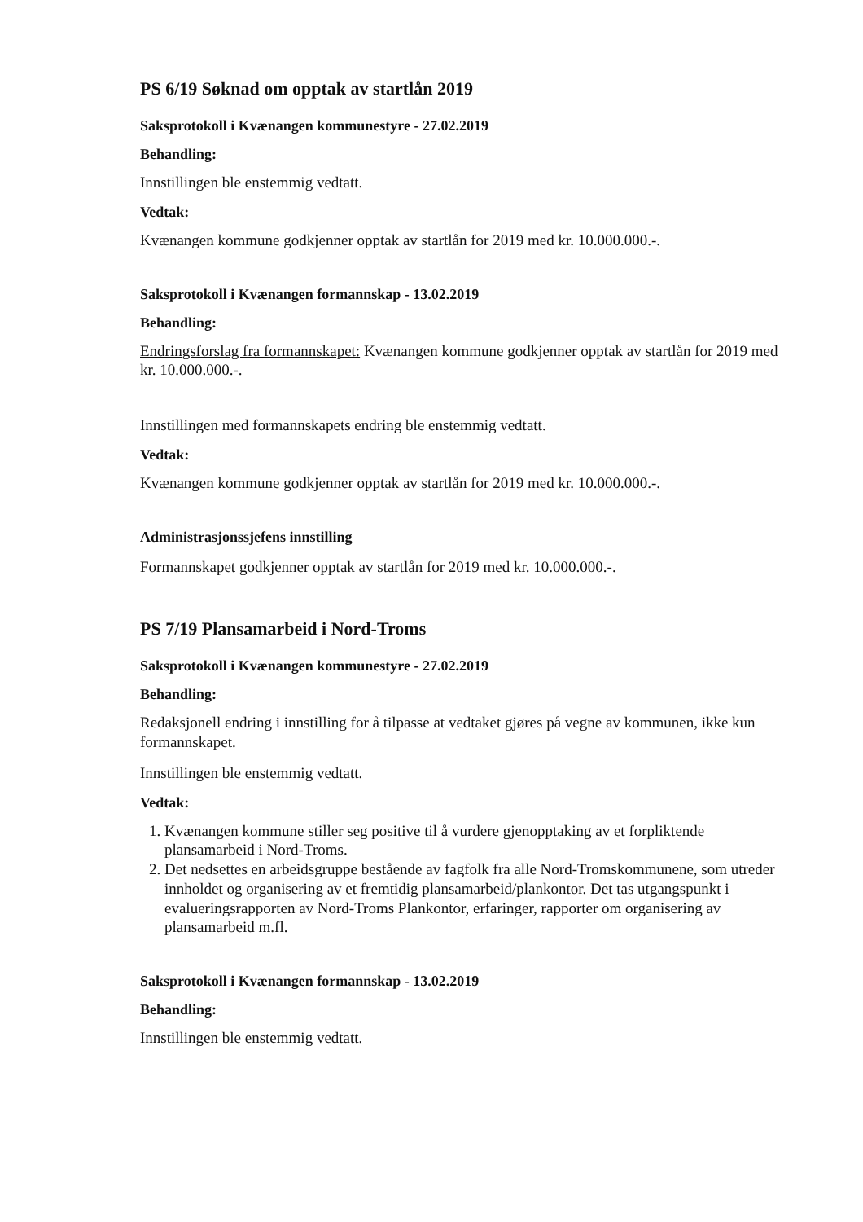PS 6/19 Søknad om opptak av startlån 2019
Saksprotokoll i Kvænangen kommunestyre - 27.02.2019
Behandling:
Innstillingen ble enstemmig vedtatt.
Vedtak:
Kvænangen kommune godkjenner opptak av startlån for 2019 med kr. 10.000.000.-.
Saksprotokoll i Kvænangen formannskap - 13.02.2019
Behandling:
Endringsforslag fra formannskapet: Kvænangen kommune godkjenner opptak av startlån for 2019 med kr. 10.000.000.-.
Innstillingen med formannskapets endring ble enstemmig vedtatt.
Vedtak:
Kvænangen kommune godkjenner opptak av startlån for 2019 med kr. 10.000.000.-.
Administrasjonssjefens innstilling
Formannskapet godkjenner opptak av startlån for 2019 med kr. 10.000.000.-.
PS 7/19 Plansamarbeid i Nord-Troms
Saksprotokoll i Kvænangen kommunestyre - 27.02.2019
Behandling:
Redaksjonell endring i innstilling for å tilpasse at vedtaket gjøres på vegne av kommunen, ikke kun formannskapet.
Innstillingen ble enstemmig vedtatt.
Vedtak:
1. Kvænangen kommune stiller seg positive til å vurdere gjenopptaking av et forpliktende plansamarbeid i Nord-Troms.
2. Det nedsettes en arbeidsgruppe bestående av fagfolk fra alle Nord-Tromskommunene, som utreder innholdet og organisering av et fremtidig plansamarbeid/plankontor. Det tas utgangspunkt i evalueringsrapporten av Nord-Troms Plankontor, erfaringer, rapporter om organisering av plansamarbeid m.fl.
Saksprotokoll i Kvænangen formannskap - 13.02.2019
Behandling:
Innstillingen ble enstemmig vedtatt.